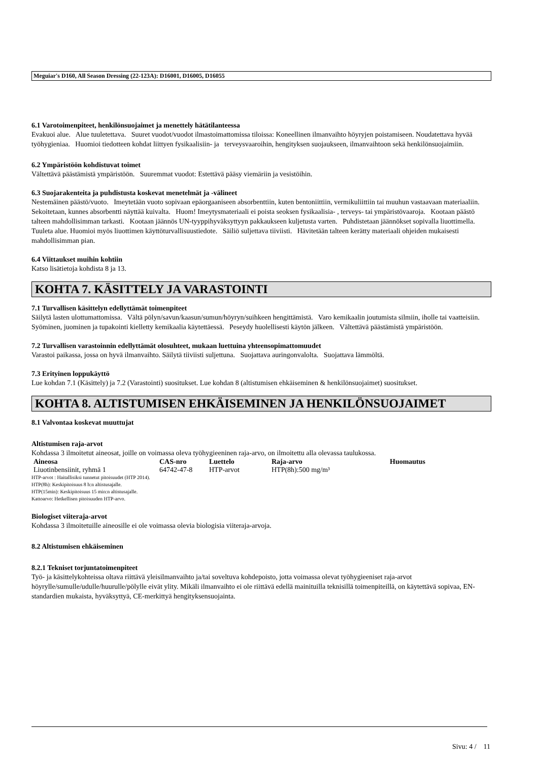Meguiar's D160, All Season Dressing (22-123A): D16001, D16005, D16055
6.1 Varotoimenpiteet, henkilönsuojaimet ja menettely hätätilanteessa
Evakuoi alue. Alue tuuletettava. Suuret vuodot/vuodot ilmastoimattomissa tiloissa: Koneellinen ilmanvaihto höyryjen poistamiseen. Noudatettava hyvää työhygieniaa. Huomioi tiedotteen kohdat liittyen fysikaalisiin- ja terveysvaaroihin, hengityksen suojaukseen, ilmanvaihtoon sekä henkilönsuojaimiin.
6.2 Ympäristöön kohdistuvat toimet
Vältettävä päästämistä ympäristöön. Suuremmat vuodot: Estettävä pääsy viemäriin ja vesistöihin.
6.3 Suojarakenteita ja puhdistusta koskevat menetelmät ja -välineet
Nestemäinen päästö/vuoto. Imeytetään vuoto sopivaan epäorgaaniseen absorbenttiin, kuten bentoniittiin, vermikuliittiin tai muuhun vastaavaan materiaaliin. Sekoitetaan, kunnes absorbentti näyttää kuivalta. Huom! Imeytysmateriaali ei poista seoksen fysikaalisia- , terveys- tai ympäristövaaroja. Kootaan päästö talteen mahdollisimman tarkasti. Kootaan jäännös UN-tyyppihyväksyttyyn pakkaukseen kuljetusta varten. Puhdistetaan jäännökset sopivalla liuottimella. Tuuleta alue. Huomioi myös liuottimen käyttöturvallisuustiedote. Säiliö suljettava tiiviisti. Hävitetään talteen kerätty materiaali ohjeiden mukaisesti mahdollisimman pian.
6.4 Viittaukset muihin kohtiin
Katso lisätietoja kohdista 8 ja 13.
KOHTA 7. KÄSITTELY JA VARASTOINTI
7.1 Turvallisen käsittelyn edellyttämät toimenpiteet
Säilytä lasten ulottumattomissa. Vältä pölyn/savun/kaasun/sumun/höyryn/suihkeen hengittämistä. Varo kemikaalin joutumista silmiin, iholle tai vaatteisiin. Syöminen, juominen ja tupakointi kielletty kemikaalia käytettäessä. Peseydy huolellisesti käytön jälkeen. Vältettävä päästämistä ympäristöön.
7.2 Turvallisen varastoinnin edellyttämät olosuhteet, mukaan luettuina yhteensopimattomuudet
Varastoi paikassa, jossa on hyvä ilmanvaihto. Säilytä tiiviisti suljettuna. Suojattava auringonvalolta. Suojattava lämmöltä.
7.3 Erityinen loppukäyttö
Lue kohdan 7.1 (Käsittely) ja 7.2 (Varastointi) suositukset. Lue kohdan 8 (altistumisen ehkäiseminen & henkilönsuojaimet) suositukset.
KOHTA 8. ALTISTUMISEN EHKÄISEMINEN JA HENKILÖNSUOJAIMET
8.1 Valvontaa koskevat muuttujat
Altistumisen raja-arvot
Kohdassa 3 ilmoitetut aineosat, joille on voimassa oleva työhygieeninen raja-arvo, on ilmoitettu alla olevassa taulukossa.
| Aineosa | CAS-nro | Luettelo | Raja-arvo | Huomautus |
| --- | --- | --- | --- | --- |
| Liuotinbensiinit, ryhmä 1 | 64742-47-8 | HTP-arvot | HTP(8h):500 mg/m³ | |
HTP-arvot : Haitallisiksi tunnetut pitoisuudet (HTP 2014).
HTP(8h): Keskipitoisuus 8 h:n altistusajalle.
HTP(15min): Keskipitoisuus 15 min:n altistusajalle.
Kattoarvo: Hetkellisen pitoisuuden HTP-arvo.
Biologiset viiteraja-arvot
Kohdassa 3 ilmoitetuille aineosille ei ole voimassa olevia biologisia viiteraja-arvoja.
8.2 Altistumisen ehkäiseminen
8.2.1 Tekniset torjuntatoimenpiteet
Työ- ja käsittelykohteissa oltava riittävä yleisilmanvaihto ja/tai soveltuva kohdepoisto, jotta voimassa olevat työhygieeniset raja-arvot höyrylle/sumulle/udulle/huurulle/pölylle eivät ylity. Mikäli ilmanvaihto ei ole riittävä edellä mainituilla teknisillä toimenpiteillä, on käytettävä sopivaa, EN-standardien mukaista, hyväksyttyä, CE-merkittyä hengityksensuojainta.
Sivu: 4 / 11